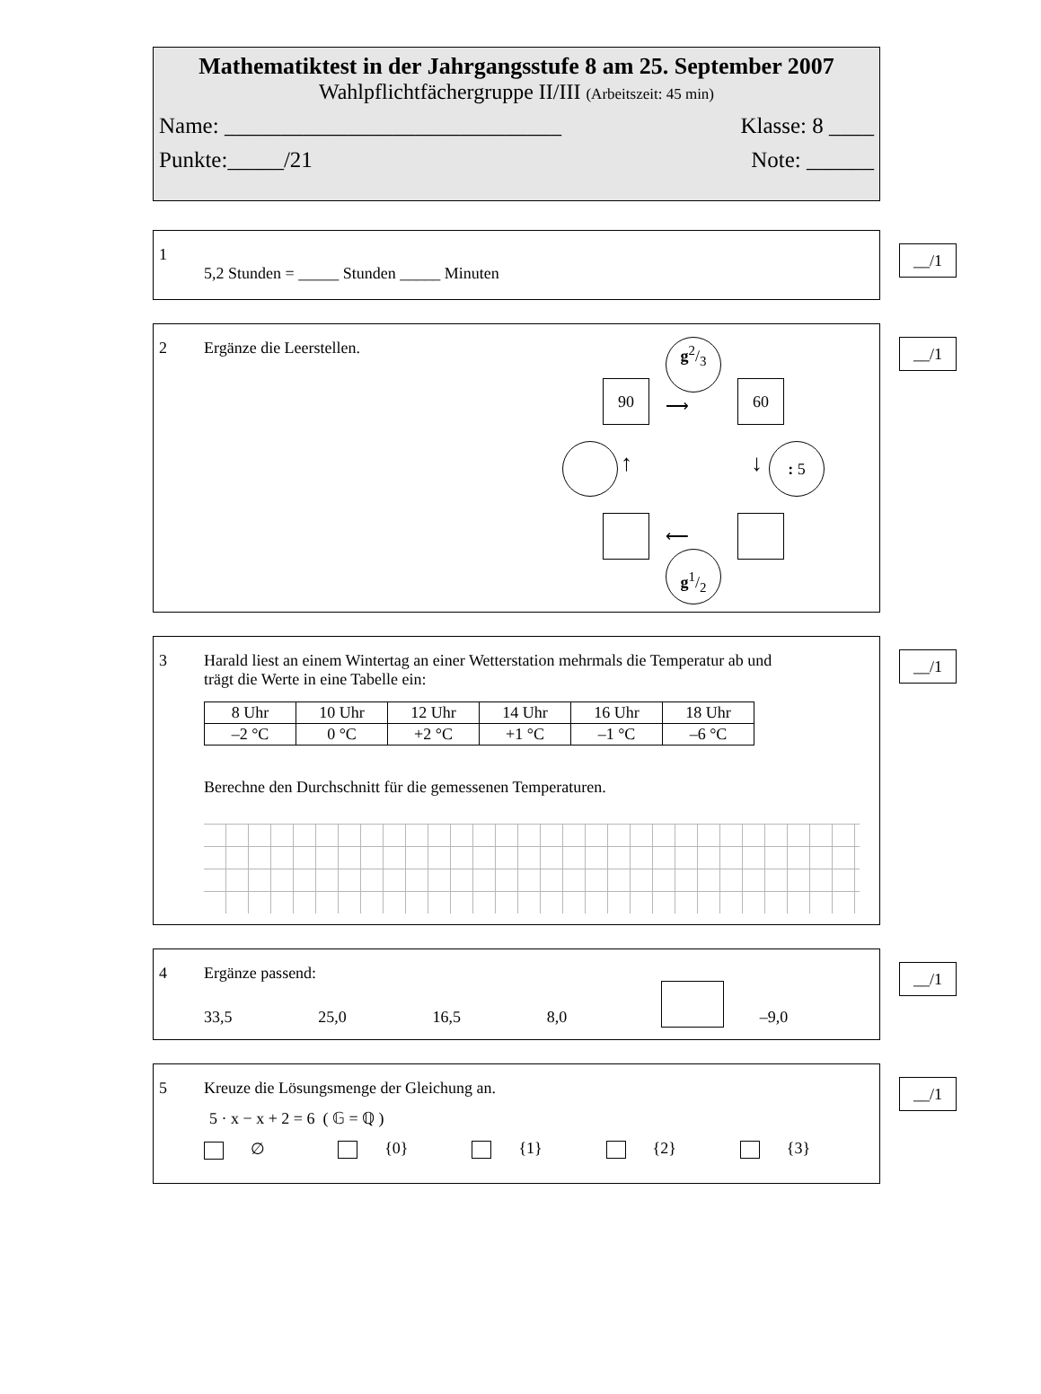Mathematiktest in der Jahrgangsstufe 8 am 25. September 2007
Wahlpflichtfächergruppe II/III (Arbeitszeit: 45 min)
Name: ______________________________ Klasse: 8 ____
Punkte:_____/21 Note: ______
__/1
1
5,2 Stunden = _____ Stunden _____ Minuten
__/1
2 Ergänze die Leerstellen.
g2/3
90
⟶
60
↑ ↓ : 5
⟵
g1/2
__/1
3 Harald liest an einem Wintertag an einer Wetterstation mehrmals die Temperatur ab und
trägt die Werte in eine Tabelle ein:
| 8 Uhr | 10 Uhr | 12 Uhr | 14 Uhr | 16 Uhr | 18 Uhr |
| –2 °C | 0 °C | +2 °C | +1 °C | –1 °C | –6 °C |
Berechne den Durchschnitt für die gemessenen Temperaturen.
__/1
4 Ergänze passend:
33,5 25,0 16,5 8,0 –9,0
__/1
5 Kreuze die Lösungsmenge der Gleichung an.
5 · x − x + 2 = 6 ( 𝔾 = ℚ )
∅ {0} {1} {2} {3}